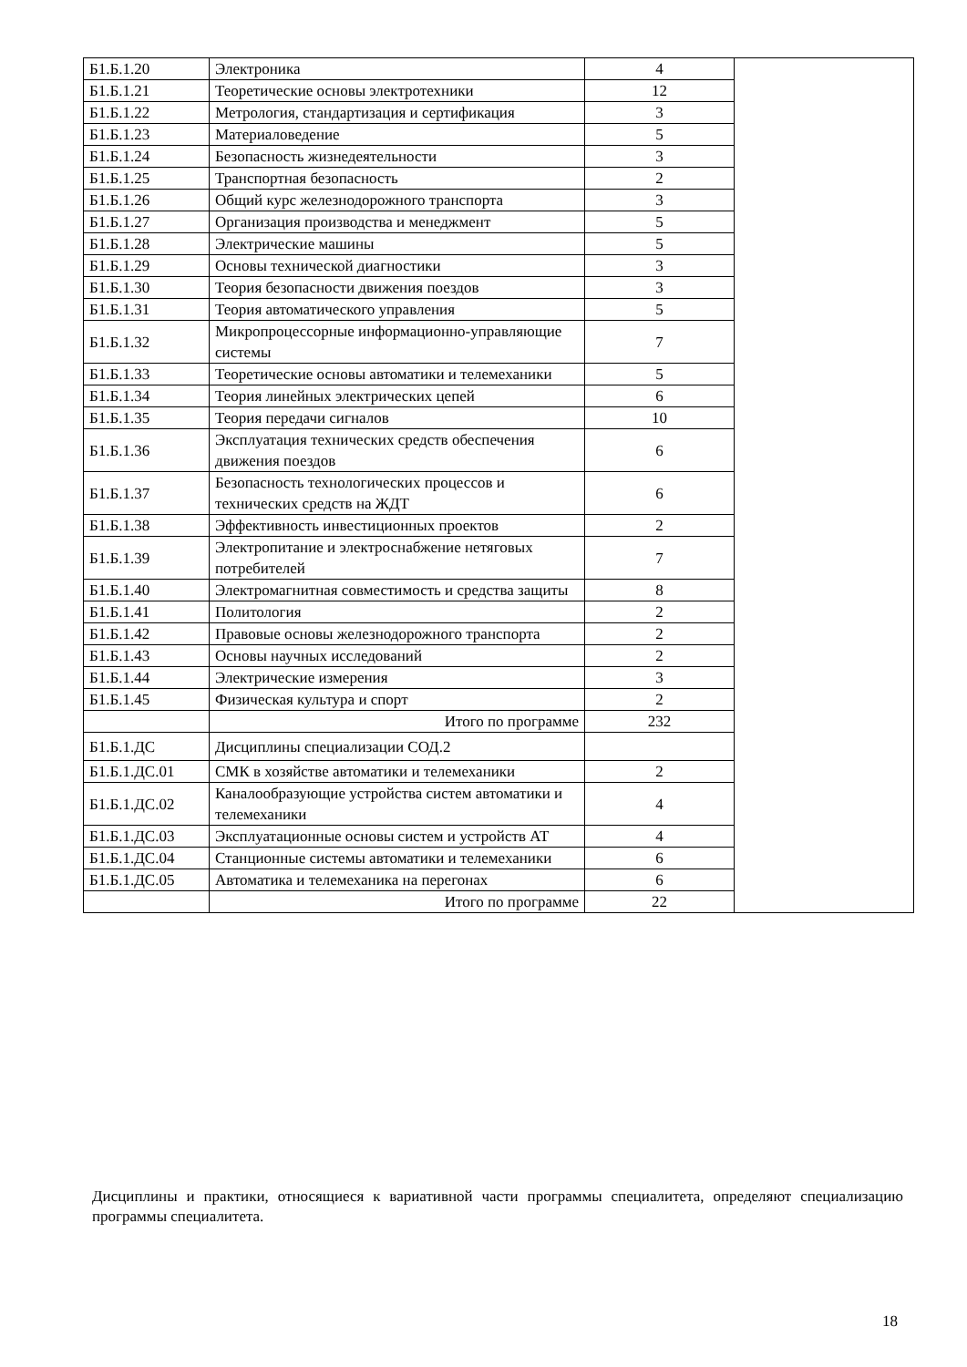| Б1.Б.1.20 | Электроника | 4 | |
| Б1.Б.1.21 | Теоретические основы электротехники | 12 | |
| Б1.Б.1.22 | Метрология, стандартизация и сертификация | 3 | |
| Б1.Б.1.23 | Материаловедение | 5 | |
| Б1.Б.1.24 | Безопасность жизнедеятельности | 3 | |
| Б1.Б.1.25 | Транспортная безопасность | 2 | |
| Б1.Б.1.26 | Общий курс железнодорожного транспорта | 3 | |
| Б1.Б.1.27 | Организация производства и менеджмент | 5 | |
| Б1.Б.1.28 | Электрические машины | 5 | |
| Б1.Б.1.29 | Основы технической диагностики | 3 | |
| Б1.Б.1.30 | Теория безопасности движения поездов | 3 | |
| Б1.Б.1.31 | Теория автоматического управления | 5 | |
| Б1.Б.1.32 | Микропроцессорные информационно-управляющие системы | 7 | |
| Б1.Б.1.33 | Теоретические основы автоматики и телемеханики | 5 | |
| Б1.Б.1.34 | Теория линейных электрических цепей | 6 | |
| Б1.Б.1.35 | Теория передачи сигналов | 10 | |
| Б1.Б.1.36 | Эксплуатация технических средств обеспечения движения поездов | 6 | |
| Б1.Б.1.37 | Безопасность технологических процессов и технических средств на ЖДТ | 6 | |
| Б1.Б.1.38 | Эффективность инвестиционных проектов | 2 | |
| Б1.Б.1.39 | Электропитание и электроснабжение нетяговых потребителей | 7 | |
| Б1.Б.1.40 | Электромагнитная совместимость и средства защиты | 8 | |
| Б1.Б.1.41 | Политология | 2 | |
| Б1.Б.1.42 | Правовые основы железнодорожного транспорта | 2 | |
| Б1.Б.1.43 | Основы научных исследований | 2 | |
| Б1.Б.1.44 | Электрические измерения | 3 | |
| Б1.Б.1.45 | Физическая культура и спорт | 2 | |
| | Итого по программе | 232 | |
| Б1.Б.1.ДС | Дисциплины специализации СОД.2 | | |
| Б1.Б.1.ДС.01 | СМК в хозяйстве автоматики и телемеханики | 2 | |
| Б1.Б.1.ДС.02 | Каналообразующие устройства систем автоматики и телемеханики | 4 | |
| Б1.Б.1.ДС.03 | Эксплуатационные основы систем и устройств АТ | 4 | |
| Б1.Б.1.ДС.04 | Станционные системы автоматики и телемеханики | 6 | |
| Б1.Б.1.ДС.05 | Автоматика и телемеханика на перегонах | 6 | |
| | Итого по программе | 22 | |
Дисциплины и практики, относящиеся к вариативной части программы специалитета, определяют специализацию программы специалитета.
18